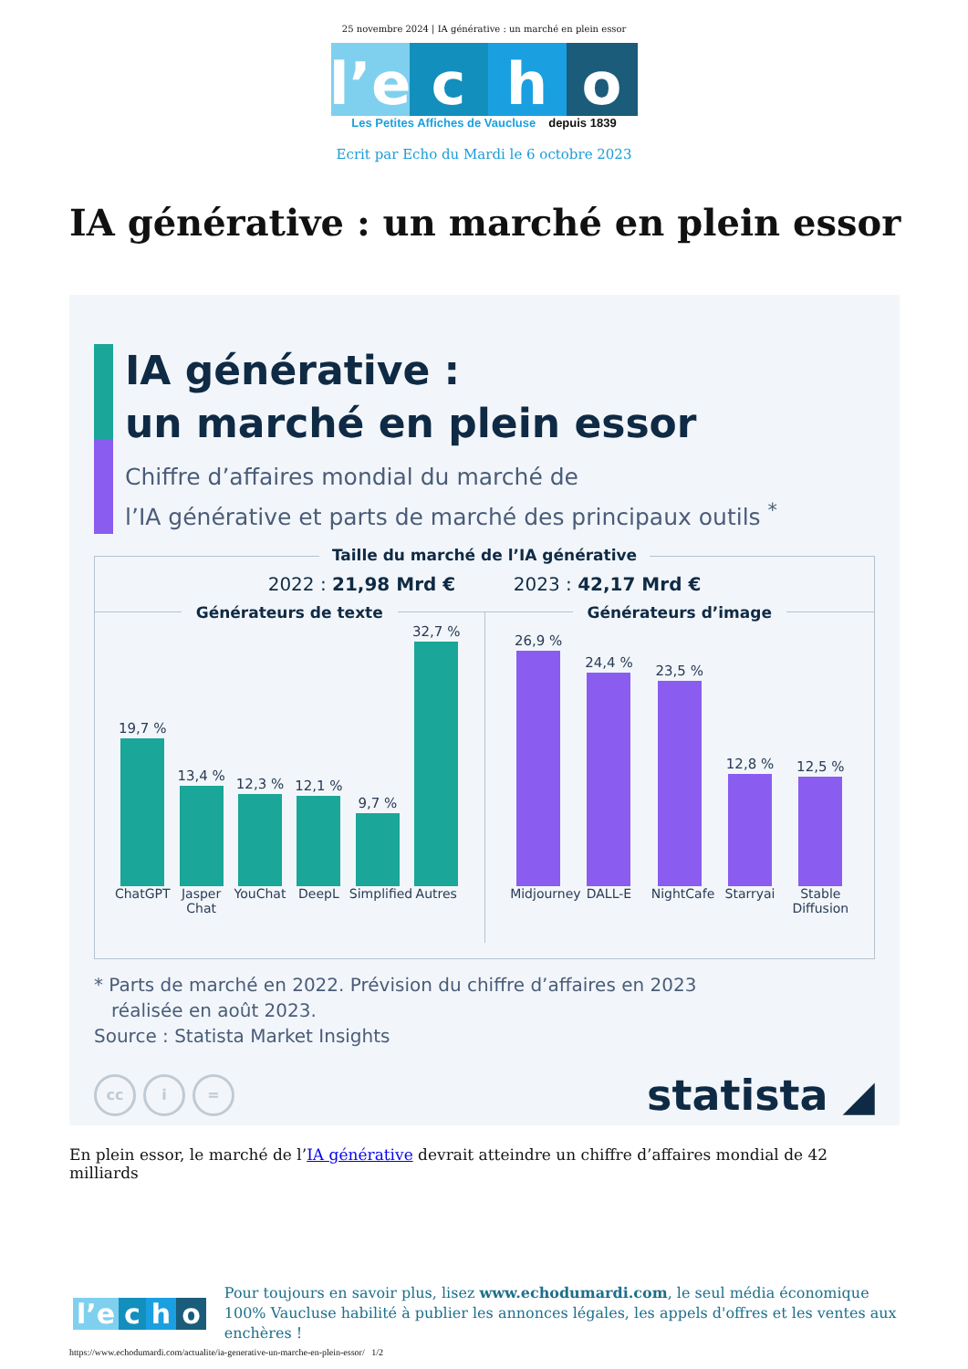25 novembre 2024 | IA générative : un marché en plein essor
l’e
c
h
o
Les Petites Affiches de Vaucluse depuis 1839
Ecrit par Echo du Mardi le 6 octobre 2023
IA générative : un marché en plein essor
IA générative :
un marché en plein essor
Chiffre d’affaires mondial du marché de
l’IA générative et parts de marché des principaux outils <sup>*</sup>
Taille du marché de l’IA générative
2022 : 21,98 Mrd € 2023 : 42,17 Mrd €
Générateurs de texte
19,7 %
13,4 %
12,3 %
12,1 %
9,7 %
32,7 %
ChatGPT Jasper Chat YouChat DeepL Simplified Autres
Générateurs d’image
26,9 %
24,4 %
23,5 %
12,8 %
12,5 %
Midjourney DALL-E NightCafe Starryai Stable Diffusion
* Parts de marché en 2022. Prévision du chiffre d’affaires en 2023
réalisée en août 2023.
Source : Statista Market Insights
cc i =
statista ◢
En plein essor, le marché de l’IA générative devrait atteindre un chiffre d’affaires mondial de 42 milliards
l’e c h o
Pour toujours en savoir plus, lisez www.echodumardi.com, le seul média économique 100% Vaucluse habilité à publier les annonces légales, les appels d'offres et les ventes aux enchères !
https://www.echodumardi.com/actualite/ia-generative-un-marche-en-plein-essor/ 1/2